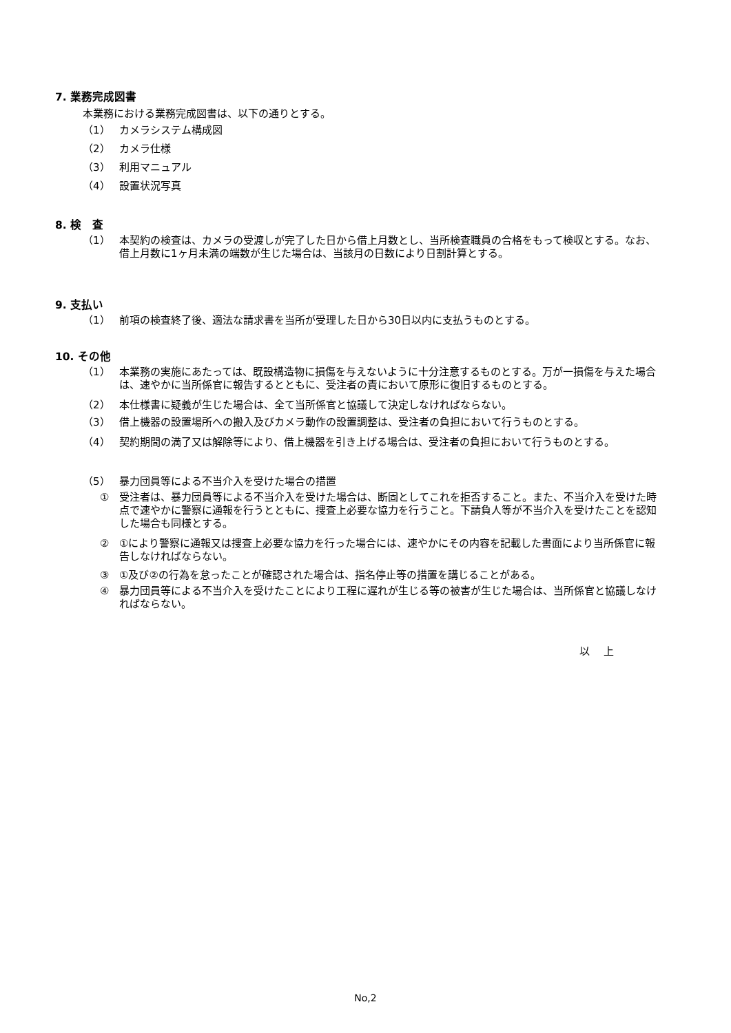7. 業務完成図書
本業務における業務完成図書は、以下の通りとする。
（1） カメラシステム構成図
（2） カメラ仕様
（3） 利用マニュアル
（4） 設置状況写真
8. 検　査
（1） 本契約の検査は、カメラの受渡しが完了した日から借上月数とし、当所検査職員の合格をもって検収とする。なお、借上月数に1ヶ月未満の端数が生じた場合は、当該月の日数により日割計算とする。
9. 支払い
（1） 前項の検査終了後、適法な請求書を当所が受理した日から30日以内に支払うものとする。
10. その他
（1） 本業務の実施にあたっては、既設構造物に損傷を与えないように十分注意するものとする。万が一損傷を与えた場合は、速やかに当所係官に報告するとともに、受注者の責において原形に復旧するものとする。
（2） 本仕様書に疑義が生じた場合は、全て当所係官と協議して決定しなければならない。
（3） 借上機器の設置場所への搬入及びカメラ動作の設置調整は、受注者の負担において行うものとする。
（4） 契約期間の満了又は解除等により、借上機器を引き上げる場合は、受注者の負担において行うものとする。
（5） 暴力団員等による不当介入を受けた場合の措置
① 受注者は、暴力団員等による不当介入を受けた場合は、断固としてこれを拒否すること。また、不当介入を受けた時点で速やかに警察に通報を行うとともに、捜査上必要な協力を行うこと。下請負人等が不当介入を受けたことを認知した場合も同様とする。
② ①により警察に通報又は捜査上必要な協力を行った場合には、速やかにその内容を記載した書面により当所係官に報告しなければならない。
③ ①及び②の行為を怠ったことが確認された場合は、指名停止等の措置を講じることがある。
④ 暴力団員等による不当介入を受けたことにより工程に遅れが生じる等の被害が生じた場合は、当所係官と協議しなければならない。
以　 上
No,2